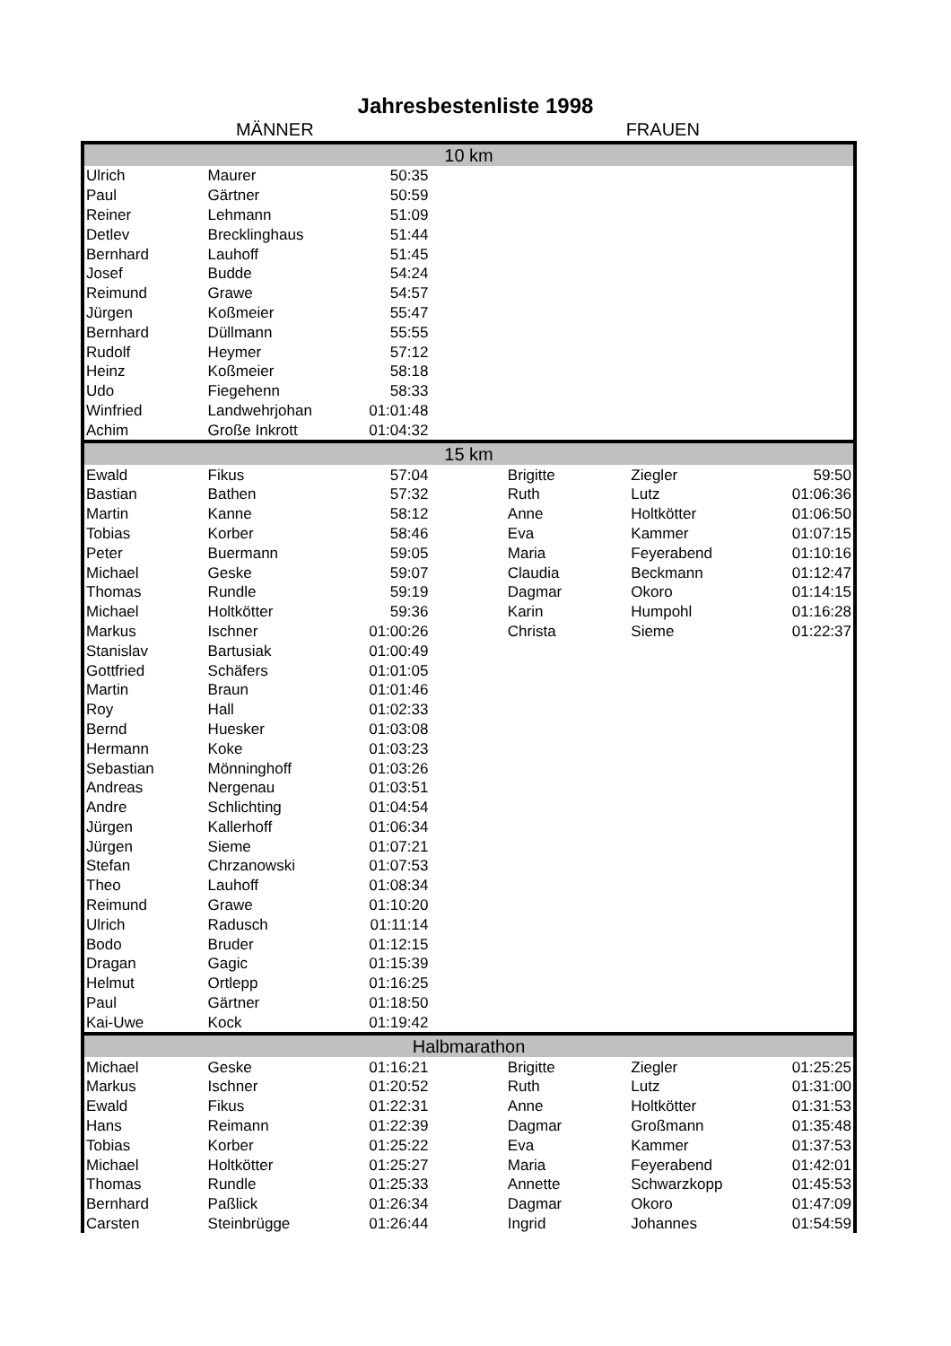Jahresbestenliste 1998
MÄNNER FRAUEN
| 10 km | | | | | | |
| Ulrich | Maurer | 50:35 | | | | |
| Paul | Gärtner | 50:59 | | | | |
| Reiner | Lehmann | 51:09 | | | | |
| Detlev | Brecklinghaus | 51:44 | | | | |
| Bernhard | Lauhoff | 51:45 | | | | |
| Josef | Budde | 54:24 | | | | |
| Reimund | Grawe | 54:57 | | | | |
| Jürgen | Koßmeier | 55:47 | | | | |
| Bernhard | Düllmann | 55:55 | | | | |
| Rudolf | Heymer | 57:12 | | | | |
| Heinz | Koßmeier | 58:18 | | | | |
| Udo | Fiegehenn | 58:33 | | | | |
| Winfried | Landwehrjohan | 01:01:48 | | | | |
| Achim | Große Inkrott | 01:04:32 | | | | |
| 15 km | | | | | | |
| Ewald | Fikus | 57:04 | | Brigitte | Ziegler | 59:50 |
| Bastian | Bathen | 57:32 | | Ruth | Lutz | 01:06:36 |
| Martin | Kanne | 58:12 | | Anne | Holtkötter | 01:06:50 |
| Tobias | Korber | 58:46 | | Eva | Kammer | 01:07:15 |
| Peter | Buermann | 59:05 | | Maria | Feyerabend | 01:10:16 |
| Michael | Geske | 59:07 | | Claudia | Beckmann | 01:12:47 |
| Thomas | Rundle | 59:19 | | Dagmar | Okoro | 01:14:15 |
| Michael | Holtkötter | 59:36 | | Karin | Humpohl | 01:16:28 |
| Markus | Ischner | 01:00:26 | | Christa | Sieme | 01:22:37 |
| Stanislav | Bartusiak | 01:00:49 | | | | |
| Gottfried | Schäfers | 01:01:05 | | | | |
| Martin | Braun | 01:01:46 | | | | |
| Roy | Hall | 01:02:33 | | | | |
| Bernd | Huesker | 01:03:08 | | | | |
| Hermann | Koke | 01:03:23 | | | | |
| Sebastian | Mönninghoff | 01:03:26 | | | | |
| Andreas | Nergenau | 01:03:51 | | | | |
| Andre | Schlichting | 01:04:54 | | | | |
| Jürgen | Kallerhoff | 01:06:34 | | | | |
| Jürgen | Sieme | 01:07:21 | | | | |
| Stefan | Chrzanowski | 01:07:53 | | | | |
| Theo | Lauhoff | 01:08:34 | | | | |
| Reimund | Grawe | 01:10:20 | | | | |
| Ulrich | Radusch | 01:11:14 | | | | |
| Bodo | Bruder | 01:12:15 | | | | |
| Dragan | Gagic | 01:15:39 | | | | |
| Helmut | Ortlepp | 01:16:25 | | | | |
| Paul | Gärtner | 01:18:50 | | | | |
| Kai-Uwe | Kock | 01:19:42 | | | | |
| Halbmarathon | | | | | | |
| Michael | Geske | 01:16:21 | | Brigitte | Ziegler | 01:25:25 |
| Markus | Ischner | 01:20:52 | | Ruth | Lutz | 01:31:00 |
| Ewald | Fikus | 01:22:31 | | Anne | Holtkötter | 01:31:53 |
| Hans | Reimann | 01:22:39 | | Dagmar | Großmann | 01:35:48 |
| Tobias | Korber | 01:25:22 | | Eva | Kammer | 01:37:53 |
| Michael | Holtkötter | 01:25:27 | | Maria | Feyerabend | 01:42:01 |
| Thomas | Rundle | 01:25:33 | | Annette | Schwarzkopp | 01:45:53 |
| Bernhard | Paßlick | 01:26:34 | | Dagmar | Okoro | 01:47:09 |
| Carsten | Steinbrügge | 01:26:44 | | Ingrid | Johannes | 01:54:59 |